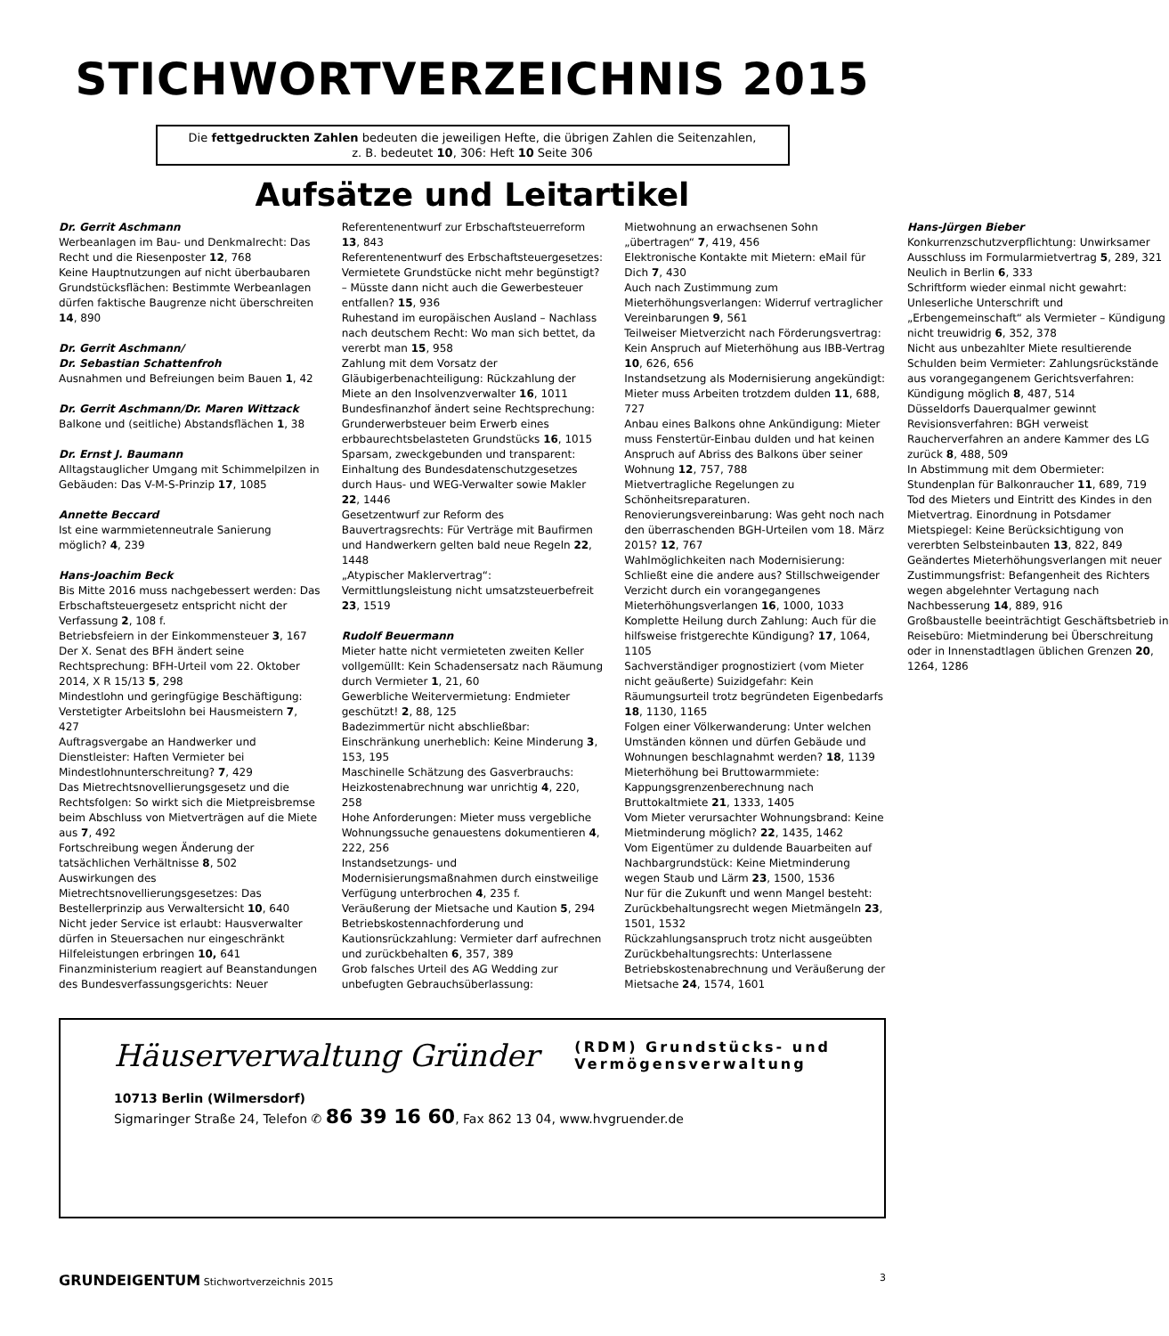STICHWORTVERZEICHNIS 2015
Die fettgedruckten Zahlen bedeuten die jeweiligen Hefte, die übrigen Zahlen die Seitenzahlen,
z. B. bedeutet 10, 306: Heft 10 Seite 306
Aufsätze und Leitartikel
Dr. Gerrit Aschmann
Werbeanlagen im Bau- und Denkmalrecht: Das Recht und die Riesenposter 12, 768
Keine Hauptnutzungen auf nicht überbaubaren Grundstücksflächen: Bestimmte Werbeanlagen dürfen faktische Baugrenze nicht überschreiten 14, 890
Dr. Gerrit Aschmann/
Dr. Sebastian Schattenfroh
Ausnahmen und Befreiungen beim Bauen 1, 42
Dr. Gerrit Aschmann/Dr. Maren Wittzack
Balkone und (seitliche) Abstandsflächen 1, 38
Dr. Ernst J. Baumann
Alltagstauglicher Umgang mit Schimmelpilzen in Gebäuden: Das V-M-S-Prinzip 17, 1085
Annette Beccard
Ist eine warmmietenneutrale Sanierung möglich? 4, 239
Hans-Joachim Beck
Bis Mitte 2016 muss nachgebessert werden: Das Erbschaftsteuergesetz entspricht nicht der Verfassung 2, 108 f.
Betriebsfeiern in der Einkommensteuer 3, 167
Der X. Senat des BFH ändert seine Rechtsprechung: BFH-Urteil vom 22. Oktober 2014, X R 15/13 5, 298
Mindestlohn und geringfügige Beschäftigung: Verstetigter Arbeitslohn bei Hausmeistern 7, 427
Auftragsvergabe an Handwerker und Dienstleister: Haften Vermieter bei Mindestlohnunterschreitung? 7, 429
Das Mietrechtsnovellierungsgesetz und die Rechtsfolgen: So wirkt sich die Mietpreisbremse beim Abschluss von Mietverträgen auf die Miete aus 7, 492
Fortschreibung wegen Änderung der tatsächlichen Verhältnisse 8, 502
Auswirkungen des Mietrechtsnovellierungsgesetzes: Das Bestellerprinzip aus Verwaltersicht 10, 640
Nicht jeder Service ist erlaubt: Hausverwalter dürfen in Steuersachen nur eingeschränkt Hilfeleistungen erbringen 10, 641
Finanzministerium reagiert auf Beanstandungen des Bundesverfassungsgerichts: Neuer Referentenentwurf zur Erbschaftsteuerreform 13, 843
Referentenentwurf des Erbschaftsteuergesetzes: Vermietete Grundstücke nicht mehr begünstigt? – Müsste dann nicht auch die Gewerbesteuer entfallen? 15, 936
Ruhestand im europäischen Ausland – Nachlass nach deutschem Recht: Wo man sich bettet, da vererbt man 15, 958
Zahlung mit dem Vorsatz der Gläubigerbenachteiligung: Rückzahlung der Miete an den Insolvenzverwalter 16, 1011
Bundesfinanzhof ändert seine Rechtsprechung: Grunderwerbsteuer beim Erwerb eines erbbaurechtsbelasteten Grundstücks 16, 1015
Sparsam, zweckgebunden und transparent: Einhaltung des Bundesdatenschutzgesetzes durch Haus- und WEG-Verwalter sowie Makler 22, 1446
Gesetzentwurf zur Reform des Bauvertragsrechts: Für Verträge mit Baufirmen und Handwerkern gelten bald neue Regeln 22, 1448
„Atypischer Maklervertrag“: Vermittlungsleistung nicht umsatzsteuerbefreit 23, 1519
Rudolf Beuermann
Mieter hatte nicht vermieteten zweiten Keller vollgemüllt: Kein Schadensersatz nach Räumung durch Vermieter 1, 21, 60
Gewerbliche Weitervermietung: Endmieter geschützt! 2, 88, 125
Badezimmertür nicht abschließbar: Einschränkung unerheblich: Keine Minderung 3, 153, 195
Maschinelle Schätzung des Gasverbrauchs: Heizkostenabrechnung war unrichtig 4, 220, 258
Hohe Anforderungen: Mieter muss vergebliche Wohnungssuche genauestens dokumentieren 4, 222, 256
Instandsetzungs- und Modernisierungsmaßnahmen durch einstweilige Verfügung unterbrochen 4, 235 f.
Veräußerung der Mietsache und Kaution 5, 294
Betriebskostennachforderung und Kautionsrückzahlung: Vermieter darf aufrechnen und zurückbehalten 6, 357, 389
Grob falsches Urteil des AG Wedding zur unbefugten Gebrauchsüberlassung: Mietwohnung an erwachsenen Sohn „übertragen“ 7, 419, 456
Elektronische Kontakte mit Mietern: eMail für Dich 7, 430
Auch nach Zustimmung zum Mieterhöhungsverlangen: Widerruf vertraglicher Vereinbarungen 9, 561
Teilweiser Mietverzicht nach Förderungsvertrag: Kein Anspruch auf Mieterhöhung aus IBB-Vertrag 10, 626, 656
Instandsetzung als Modernisierung angekündigt: Mieter muss Arbeiten trotzdem dulden 11, 688, 727
Anbau eines Balkons ohne Ankündigung: Mieter muss Fenstertür-Einbau dulden und hat keinen Anspruch auf Abriss des Balkons über seiner Wohnung 12, 757, 788
Mietvertragliche Regelungen zu Schönheitsreparaturen. Renovierungsvereinbarung: Was geht noch nach den überraschenden BGH-Urteilen vom 18. März 2015? 12, 767
Wahlmöglichkeiten nach Modernisierung: Schließt eine die andere aus? Stillschweigender Verzicht durch ein vorangegangenes Mieterhöhungsverlangen 16, 1000, 1033
Komplette Heilung durch Zahlung: Auch für die hilfsweise fristgerechte Kündigung? 17, 1064, 1105
Sachverständiger prognostiziert (vom Mieter nicht geäußerte) Suizidgefahr: Kein Räumungsurteil trotz begründeten Eigenbedarfs 18, 1130, 1165
Folgen einer Völkerwanderung: Unter welchen Umständen können und dürfen Gebäude und Wohnungen beschlagnahmt werden? 18, 1139
Mieterhöhung bei Bruttowarmmiete: Kappungsgrenzenberechnung nach Bruttokaltmiete 21, 1333, 1405
Vom Mieter verursachter Wohnungsbrand: Keine Mietminderung möglich? 22, 1435, 1462
Vom Eigentümer zu duldende Bauarbeiten auf Nachbargrundstück: Keine Mietminderung wegen Staub und Lärm 23, 1500, 1536
Nur für die Zukunft und wenn Mangel besteht: Zurückbehaltungsrecht wegen Mietmängeln 23, 1501, 1532
Rückzahlungsanspruch trotz nicht ausgeübten Zurückbehaltungsrechts: Unterlassene Betriebskostenabrechnung und Veräußerung der Mietsache 24, 1574, 1601
Hans-Jürgen Bieber
Konkurrenzschutzverpflichtung: Unwirksamer Ausschluss im Formularmietvertrag 5, 289, 321
Neulich in Berlin 6, 333
Schriftform wieder einmal nicht gewahrt: Unleserliche Unterschrift und „Erbengemeinschaft“ als Vermieter – Kündigung nicht treuwidrig 6, 352, 378
Nicht aus unbezahlter Miete resultierende Schulden beim Vermieter: Zahlungsrückstände aus vorangegangenem Gerichtsverfahren: Kündigung möglich 8, 487, 514
Düsseldorfs Dauerqualmer gewinnt Revisionsverfahren: BGH verweist Raucherverfahren an andere Kammer des LG zurück 8, 488, 509
In Abstimmung mit dem Obermieter: Stundenplan für Balkonraucher 11, 689, 719
Tod des Mieters und Eintritt des Kindes in den Mietvertrag. Einordnung in Potsdamer Mietspiegel: Keine Berücksichtigung von vererbten Selbsteinbauten 13, 822, 849
Geändertes Mieterhöhungsverlangen mit neuer Zustimmungsfrist: Befangenheit des Richters wegen abgelehnter Vertagung nach Nachbesserung 14, 889, 916
Großbaustelle beeinträchtigt Geschäftsbetrieb in Reisebüro: Mietminderung bei Überschreitung oder in Innenstadtlagen üblichen Grenzen 20, 1264, 1286
Häuserverwaltung Gründer
(RDM) Grundstücks- und
Vermögensverwaltung
10713 Berlin (Wilmersdorf)
Sigmaringer Straße 24, Telefon ✆ 86 39 16 60, Fax 862 13 04, www.hvgruender.de
GRUNDEIGENTUM Stichwortverzeichnis 2015 3